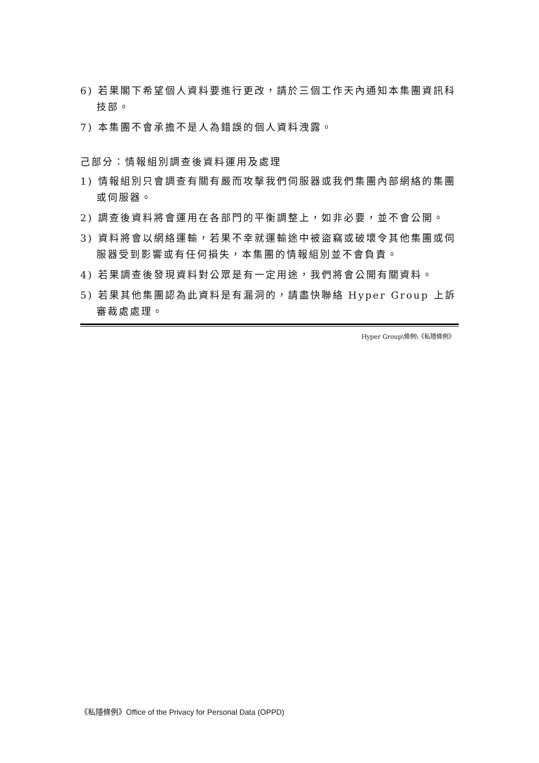6) 若果閣下希望個人資料要進行更改，請於三個工作天內通知本集團資訊科技部。
7) 本集團不會承擔不是人為錯誤的個人資料洩露。
己部分：情報組別調查後資料運用及處理
1) 情報組別只會調查有關有嚴而攻擊我們伺服器或我們集團內部網絡的集團或伺服器。
2) 調查後資料將會運用在各部門的平衡調整上，如非必要，並不會公開。
3) 資料將會以網絡運輸，若果不幸就運輸途中被盜竊或破壞令其他集團或伺服器受到影響或有任何損失，本集團的情報組別並不會負責。
4) 若果調查後發現資料對公眾是有一定用途，我們將會公開有關資料。
5) 若果其他集團認為此資料是有漏洞的，請盡快聯絡 Hyper Group 上訴審裁處處理。
Hyper Group\條例\《私隱條例》
《私隱條例》Office of the Privacy for Personal Data (OPPD)